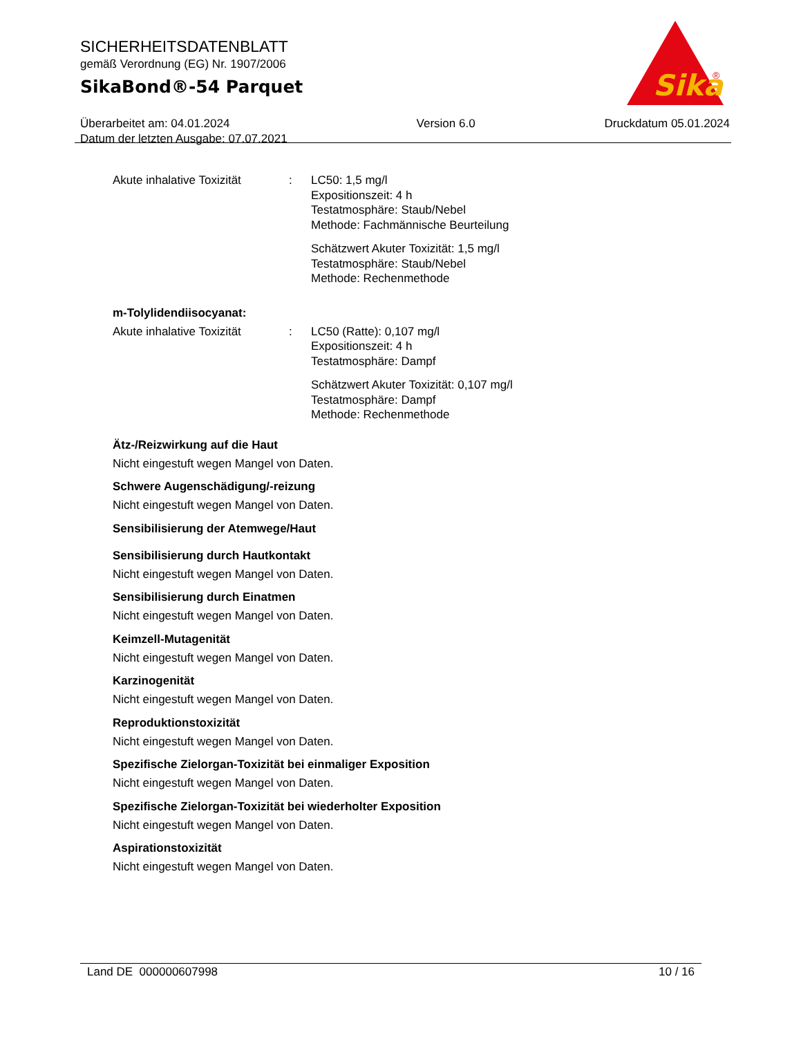SICHERHEITSDATENBLATT
gemäß Verordnung (EG) Nr. 1907/2006
SikaBond®-54 Parquet
Überarbeitet am: 04.01.2024
Datum der letzten Ausgabe: 07.07.2021
Version 6.0 Druckdatum 05.01.2024
Sika
®
Akute inhalative Toxizität
: LC50: 1,5 mg/l
Expositionszeit: 4 h
Testatmosphäre: Staub/Nebel
Methode: Fachmännische Beurteilung
Schätzwert Akuter Toxizität: 1,5 mg/l
Testatmosphäre: Staub/Nebel
Methode: Rechenmethode
m-Tolylidendiisocyanat:
Akute inhalative Toxizität
: LC50 (Ratte): 0,107 mg/l
Expositionszeit: 4 h
Testatmosphäre: Dampf
Schätzwert Akuter Toxizität: 0,107 mg/l
Testatmosphäre: Dampf
Methode: Rechenmethode
Ätz-/Reizwirkung auf die Haut
Nicht eingestuft wegen Mangel von Daten.
Schwere Augenschädigung/-reizung
Nicht eingestuft wegen Mangel von Daten.
Sensibilisierung der Atemwege/Haut
Sensibilisierung durch Hautkontakt
Nicht eingestuft wegen Mangel von Daten.
Sensibilisierung durch Einatmen
Nicht eingestuft wegen Mangel von Daten.
Keimzell-Mutagenität
Nicht eingestuft wegen Mangel von Daten.
Karzinogenität
Nicht eingestuft wegen Mangel von Daten.
Reproduktionstoxizität
Nicht eingestuft wegen Mangel von Daten.
Spezifische Zielorgan-Toxizität bei einmaliger Exposition
Nicht eingestuft wegen Mangel von Daten.
Spezifische Zielorgan-Toxizität bei wiederholter Exposition
Nicht eingestuft wegen Mangel von Daten.
Aspirationstoxizität
Nicht eingestuft wegen Mangel von Daten.
Land DE 000000607998 10 / 16